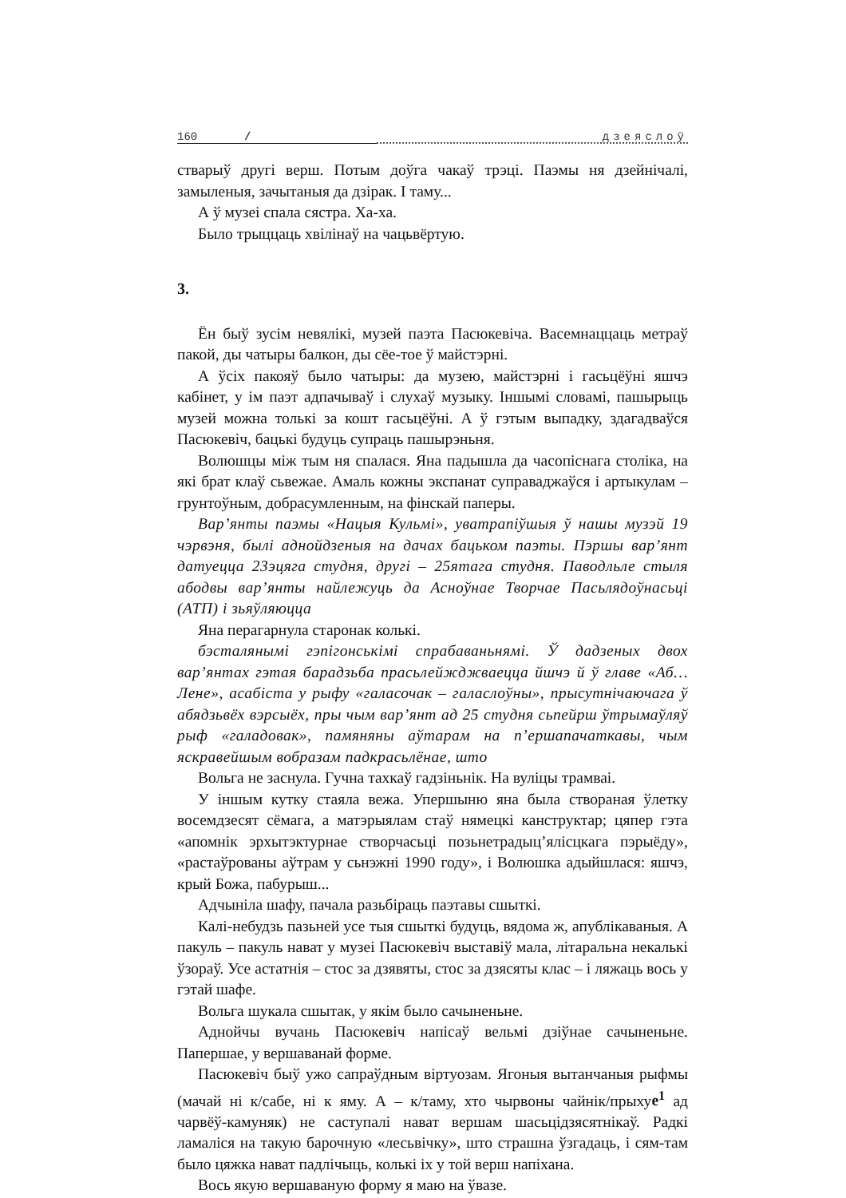160 / дзеяслоў
стварыў другі верш. Потым доўга чакаў трэці. Паэмы ня дзейнічалі, замыленыя, зачытаныя да дзірак. І таму...
А ў музеі спала сястра. Ха-ха.
Было трыццаць хвілінаў на чацьвёртую.
3.
Ён быў зусім невялікі, музей паэта Пасюкевіча. Васемнаццаць метраў пакой, ды чатыры балкон, ды сёе-тое ў майстэрні.
А ўсіх пакояў было чатыры: да музею, майстэрні і гасьцёўні яшчэ кабінет, у ім паэт адпачываў і слухаў музыку. Іншымі словамі, пашырыць музей можна толькі за кошт гасьцёўні. А ў гэтым выпадку, здагадваўся Пасюкевіч, бацькі будуць супраць пашырэньня.
Волюшцы між тым ня спалася. Яна падышла да часопіснага століка, на які брат клаў сьвежае. Амаль кожны экспанат суправаджаўся і артыкулам – грунтоўным, добрасумленным, на фінскай паперы.
Вар’янты паэмы «Нацыя Кульмі», уватрапіўшыя ў нашы музэй 19 чэрвэня, былі аднойдзеныя на дачах бацьком паэты. Пэршы вар’янт датуецца 23эцяга студня, другі – 25ятага студня. Паводльле стыля абодвы вар’янты найлежуць да Асноўнае Творчае Пасьлядоўнасьці (АТП) і зьяўляюцца
Яна перагарнула старонак колькі.
бэсталянымі гэпігонськімі спрабаваньнямі. Ў дадзеных двох вар’янтах гэтая барадзьба прасьлейжджваецца йшчэ й ў главе «Аб…Лене», асабіста у рыфу «галасочак – галаслоўны», прысутнічаючага ў абядзьвёх вэрсыёх, пры чым вар’янт ад 25 студня сьпейрш ўтрымаўляў рыф «галадовак», памяняны аўтарам на п’ершапачаткавы, чым яскравейшым вобразам падкрасьлёнае, што
Вольга не заснула. Гучна тахкаў гадзіньнік. На вуліцы трамваі.
У іншым кутку стаяла вежа. Упершыню яна была створаная ўлетку восемдзесят сёмага, а матэрыялам стаў нямецкі канструктар; цяпер гэта «апомнік эрхытэктурнае створчасьці позьнетрадыц’ялісцкага пэрыёду», «растаўрованы аўтрам у сьнэжні 1990 году», і Волюшка адыйшлася: яшчэ, крый Божа, пабурыш...
Адчыніла шафу, пачала разьбіраць паэтавы сшыткі.
Калі-небудзь пазьней усе тыя сшыткі будуць, вядома ж, апублікаваныя. А пакуль – пакуль нават у музеі Пасюкевіч выставіў мала, літаральна некалькі ўзораў. Усе астатнія – стос за дзявяты, стос за дзясяты клас – і ляжаць вось у гэтай шафе.
Вольга шукала сшытак, у якім было сачыненьне.
Аднойчы вучань Пасюкевіч напісаў вельмі дзіўнае сачыненьне. Папершае, у вершаванай форме.
Пасюкевіч быў ужо сапраўдным віртуозам. Ягоныя вытанчаныя рыфмы (мачай ні к/сабе, ні к яму. А – к/таму, хто чырвоны чайнік/прыхуе<sup>1</sup> ад чарвёў-камуняк) не саступалі нават вершам шасьцідзясятнікаў. Радкі ламаліся на такую барочную «лесьвічку», што страшна ўзгадаць, і сям-там было цяжка нават падлічыць, колькі іх у той верш напіхана.
Вось якую вершаваную форму я маю на ўвазе.